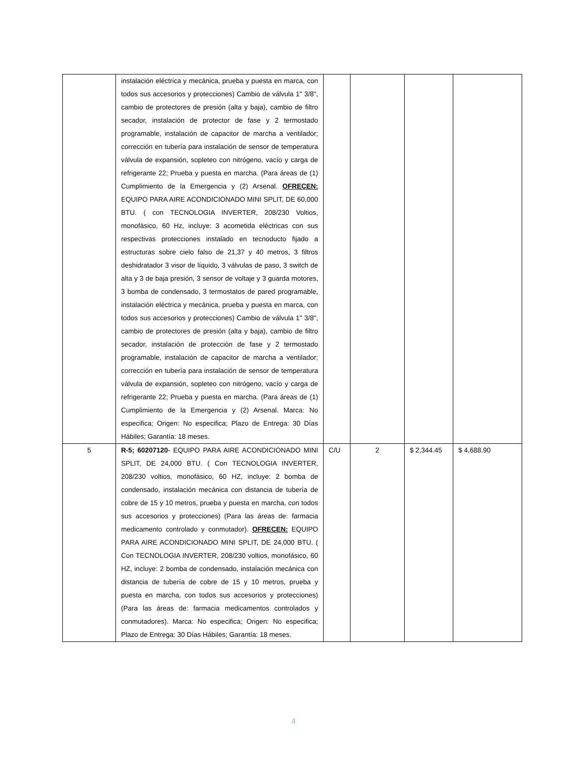| | instalación eléctrica y mecánica, prueba y puesta en marca, con todos sus accesorios y protecciones) Cambio de válvula 1" 3/8", cambio de protectores de presión (alta y baja), cambio de filtro secador, instalación de protector de fase y 2 termostado programable, instalación de capacitor de marcha a ventilador; corrección en tubería para instalación de sensor de temperatura válvula de expansión, sopleteo con nitrógeno, vacío y carga de refrigerante 22; Prueba y puesta en marcha. (Para áreas de (1) Cumplimiento de la Emergencia y (2) Arsenal. OFRECEN: EQUIPO PARA AIRE ACONDICIONADO MINI SPLIT, DE 60,000 BTU. ( con TECNOLOGIA INVERTER, 208/230 Voltios, monofásico, 60 Hz, incluye: 3 acometida eléctricas con sus respectivas protecciones instalado en tecnoducto fijado a estructuras sobre cielo falso de 21,37 y 40 metros, 3 filtros deshidratador 3 visor de líquido, 3 válvulas de paso, 3 switch de alta y 3 de baja presión, 3 sensor de voltaje y 3 guarda motores, 3 bomba de condensado, 3 termostatos de pared programable, instalación eléctrica y mecánica, prueba y puesta en marca, con todos sus accesorios y protecciones) Cambio de válvula 1" 3/8", cambio de protectores de presión (alta y baja), cambio de filtro secador, instalación de protección de fase y 2 termostado programable, instalación de capacitor de marcha a ventilador; corrección en tubería para instalación de sensor de temperatura válvula de expansión, sopleteo con nitrógeno, vacío y carga de refrigerante 22; Prueba y puesta en marcha. (Para áreas de (1) Cumplimiento de la Emergencia y (2) Arsenal. Marca: No especifica; Origen: No especifica; Plazo de Entrega: 30 Días Hábiles; Garantía: 18 meses. | | | | |
| 5 | R-5; 60207120 - EQUIPO PARA AIRE ACONDICIONADO MINI SPLIT, DE 24,000 BTU. ( Con TECNOLOGIA INVERTER, 208/230 voltios, monofásico, 60 HZ, incluye: 2 bomba de condensado, instalación mecánica con distancia de tubería de cobre de 15 y 10 metros, prueba y puesta en marcha, con todos sus accesorios y protecciones) (Para las áreas de: farmacia medicamento controlado y conmutador). OFRECEN: EQUIPO PARA AIRE ACONDICIONADO MINI SPLIT, DE 24,000 BTU. ( Con TECNOLOGIA INVERTER, 208/230 voltios, monofásico, 60 HZ, incluye: 2 bomba de condensado, instalación mecánica con distancia de tubería de cobre de 15 y 10 metros, prueba y puesta en marcha, con todos sus accesorios y protecciones) (Para las áreas de: farmacia medicamentos controlados y conmutadores). Marca: No especifica; Origen: No especifica; Plazo de Entrega: 30 Días Hábiles; Garantía: 18 meses. | C/U | 2 | $ 2,344.45 | $ 4,688.90 |
4